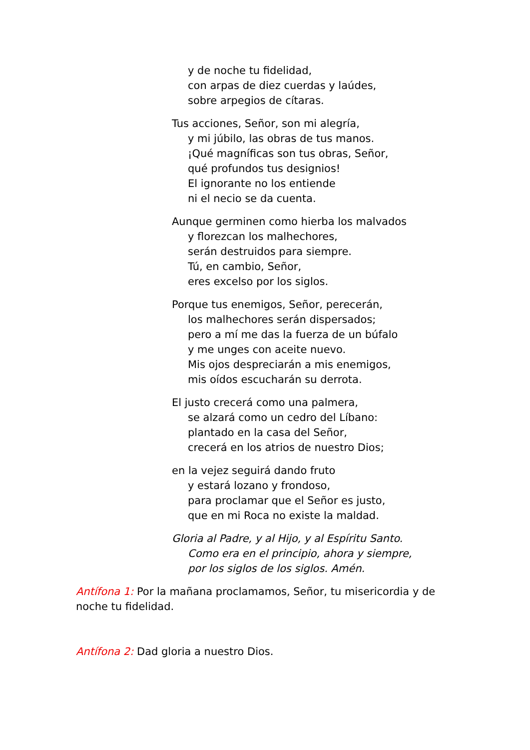y de noche tu fidelidad,
con arpas de diez cuerdas y laúdes,
sobre arpegios de cítaras.
Tus acciones, Señor, son mi alegría,
y mi júbilo, las obras de tus manos.
¡Qué magníficas son tus obras, Señor,
qué profundos tus designios!
El ignorante no los entiende
ni el necio se da cuenta.
Aunque germinen como hierba los malvados
y florezcan los malhechores,
serán destruidos para siempre.
Tú, en cambio, Señor,
eres excelso por los siglos.
Porque tus enemigos, Señor, perecerán,
los malhechores serán dispersados;
pero a mí me das la fuerza de un búfalo
y me unges con aceite nuevo.
Mis ojos despreciarán a mis enemigos,
mis oídos escucharán su derrota.
El justo crecerá como una palmera,
se alzará como un cedro del Líbano:
plantado en la casa del Señor,
crecerá en los atrios de nuestro Dios;
en la vejez seguirá dando fruto
y estará lozano y frondoso,
para proclamar que el Señor es justo,
que en mi Roca no existe la maldad.
Gloria al Padre, y al Hijo, y al Espíritu Santo.
Como era en el principio, ahora y siempre,
por los siglos de los siglos. Amén.
Antífona 1: Por la mañana proclamamos, Señor, tu misericordia y de noche tu fidelidad.
Antífona 2: Dad gloria a nuestro Dios.